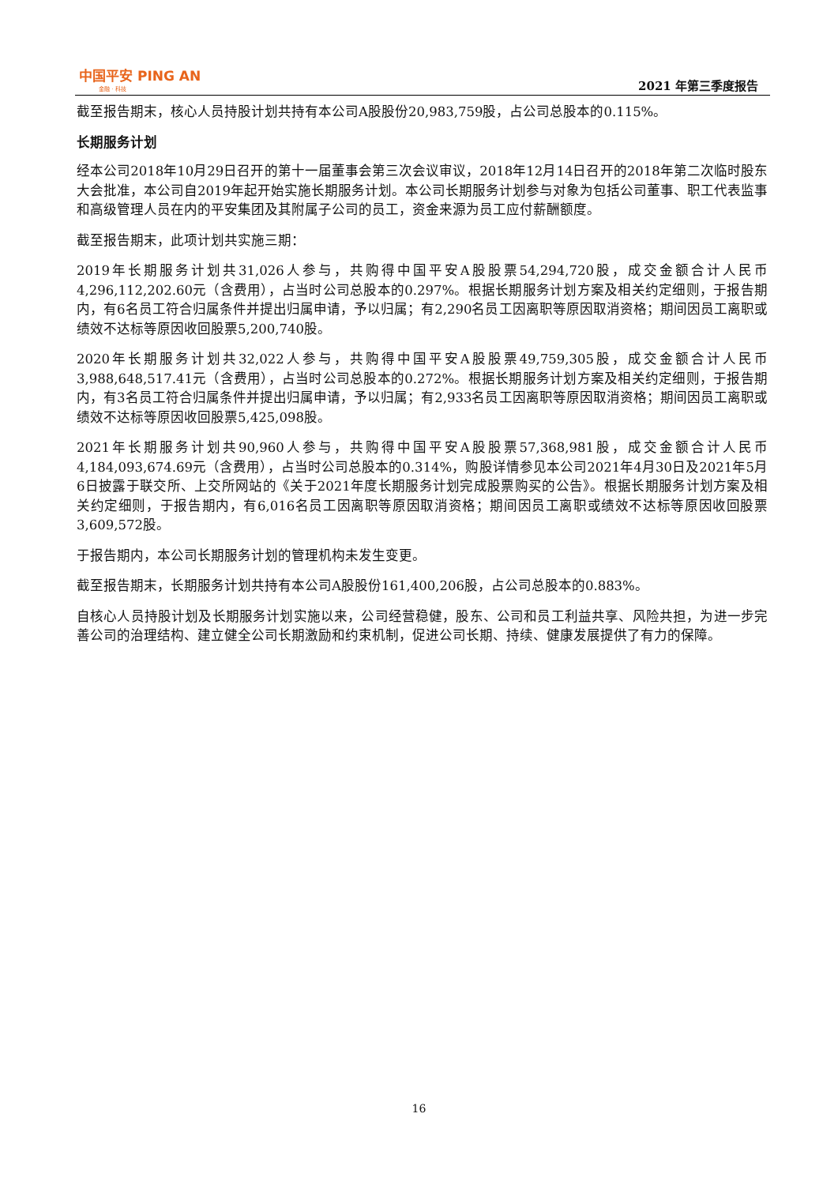中国平安 PING AN
金融 · 科技
2021 年第三季度报告
截至报告期末，核心人员持股计划共持有本公司A股股份20,983,759股，占公司总股本的0.115%。
长期服务计划
经本公司2018年10月29日召开的第十一届董事会第三次会议审议，2018年12月14日召开的2018年第二次临时股东大会批准，本公司自2019年起开始实施长期服务计划。本公司长期服务计划参与对象为包括公司董事、职工代表监事和高级管理人员在内的平安集团及其附属子公司的员工，资金来源为员工应付薪酬额度。
截至报告期末，此项计划共实施三期：
2019年长期服务计划共31,026人参与，共购得中国平安A股股票54,294,720股，成交金额合计人民币4,296,112,202.60元（含费用），占当时公司总股本的0.297%。根据长期服务计划方案及相关约定细则，于报告期内，有6名员工符合归属条件并提出归属申请，予以归属；有2,290名员工因离职等原因取消资格；期间因员工离职或绩效不达标等原因收回股票5,200,740股。
2020年长期服务计划共32,022人参与，共购得中国平安A股股票49,759,305股，成交金额合计人民币3,988,648,517.41元（含费用），占当时公司总股本的0.272%。根据长期服务计划方案及相关约定细则，于报告期内，有3名员工符合归属条件并提出归属申请，予以归属；有2,933名员工因离职等原因取消资格；期间因员工离职或绩效不达标等原因收回股票5,425,098股。
2021年长期服务计划共90,960人参与，共购得中国平安A股股票57,368,981股，成交金额合计人民币4,184,093,674.69元（含费用），占当时公司总股本的0.314%，购股详情参见本公司2021年4月30日及2021年5月6日披露于联交所、上交所网站的《关于2021年度长期服务计划完成股票购买的公告》。根据长期服务计划方案及相关约定细则，于报告期内，有6,016名员工因离职等原因取消资格；期间因员工离职或绩效不达标等原因收回股票3,609,572股。
于报告期内，本公司长期服务计划的管理机构未发生变更。
截至报告期末，长期服务计划共持有本公司A股股份161,400,206股，占公司总股本的0.883%。
自核心人员持股计划及长期服务计划实施以来，公司经营稳健，股东、公司和员工利益共享、风险共担，为进一步完善公司的治理结构、建立健全公司长期激励和约束机制，促进公司长期、持续、健康发展提供了有力的保障。
16